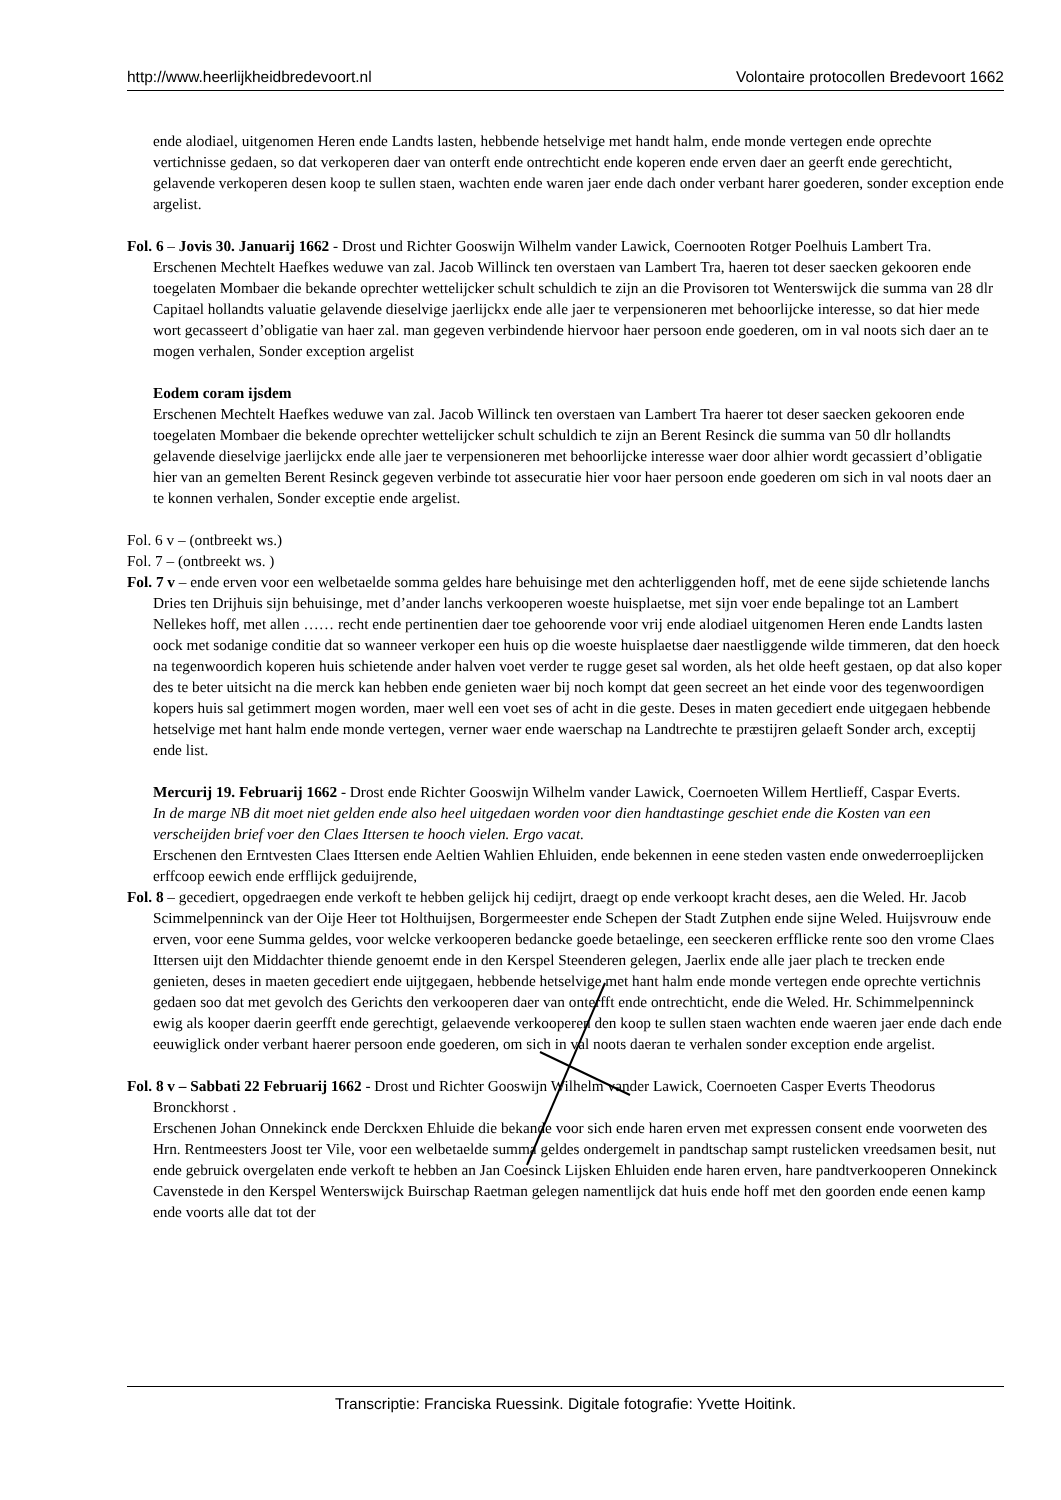http://www.heerlijkheidbredevoort.nl Volontaire protocollen Bredevoort 1662
ende alodiael, uitgenomen Heren ende Landts lasten, hebbende hetselvige met handt halm, ende monde vertegen ende oprechte vertichnisse gedaen, so dat verkoperen daer van onterft ende ontrechticht ende koperen ende erven daer an geerft ende gerechticht, gelavende verkoperen desen koop te sullen staen, wachten ende waren jaer ende dach onder verbant harer goederen, sonder exception ende argelist.
Fol. 6 – Jovis 30. Januarij 1662 - Drost und Richter Gooswijn Wilhelm vander Lawick, Coernooten Rotger Poelhuis Lambert Tra.
Erschenen Mechtelt Haefkes weduwe van zal. Jacob Willinck ten overstaen van Lambert Tra, haeren tot deser saecken gekooren ende toegelaten Mombaer die bekande oprechter wettelijcker schult schuldich te zijn an die Provisoren tot Wenterswijck die summa van 28 dlr Capitael hollandts valuatie gelavende dieselvige jaerlijckx ende alle jaer te verpensioneren met behoorlijcke interesse, so dat hier mede wort gecasseert d’obligatie van haer zal. man gegeven verbindende hiervoor haer persoon ende goederen, om in val noots sich daer an te mogen verhalen, Sonder exception argelist
Eodem coram ijsdem
Erschenen Mechtelt Haefkes weduwe van zal. Jacob Willinck ten overstaen van Lambert Tra haerer tot deser saecken gekooren ende toegelaten Mombaer die bekende oprechter wettelijcker schult schuldich te zijn an Berent Resinck die summa van 50 dlr hollandts gelavende dieselvige jaerlijckx ende alle jaer te verpensioneren met behoorlijcke interesse waer door alhier wordt gecassiert d’obligatie hier van an gemelten Berent Resinck gegeven verbinde tot assecuratie hier voor haer persoon ende goederen om sich in val noots daer an te konnen verhalen, Sonder exceptie ende argelist.
Fol. 6 v – (ontbreekt ws.)
Fol. 7 – (ontbreekt ws. )
Fol. 7 v – ende erven voor een welbetaelde somma geldes hare behuisinge met den achterliggenden hoff, met de eene sijde schietende lanchs Dries ten Drijhuis sijn behuisinge, met d’ander lanchs verkooperen woeste huisplaetse, met sijn voer ende bepalinge tot an Lambert Nellekes hoff, met allen …… recht ende pertinentien daer toe gehoorende voor vrij ende alodiael uitgenomen Heren ende Landts lasten oock met sodanige conditie dat so wanneer verkoper een huis op die woeste huisplaetse daer naestliggende wilde timmeren, dat den hoeck na tegenwoordich koperen huis schietende ander halven voet verder te rugge geset sal worden, als het olde heeft gestaen, op dat also koper des te beter uitsicht na die merck kan hebben ende genieten waer bij noch kompt dat geen secreet an het einde voor des tegenwoordigen kopers huis sal getimmert mogen worden, maer well een voet ses of acht in die geste. Deses in maten gecediert ende uitgegaen hebbende hetselvige met hant halm ende monde vertegen, verner waer ende waerschap na Landtrechte te præstijren gelaeft Sonder arch, exceptij ende list.
Mercurij 19. Februarij 1662 - Drost ende Richter Gooswijn Wilhelm vander Lawick, Coernoeten Willem Hertlieff, Caspar Everts.
In de marge NB dit moet niet gelden ende also heel uitgedaen worden voor dien handtastinge geschiet ende die Kosten van een verscheijden brief voer den Claes Ittersen te hooch vielen. Ergo vacat.
Erschenen den Erntvesten Claes Ittersen ende Aeltien Wahlien Ehluiden, ende bekennen in eene steden vasten ende onwederroeplijcken erffcoop eewich ende erfflijck geduijrende,
Fol. 8 – gecediert, opgedraegen ende verkoft te hebben gelijck hij cedijrt, draegt op ende verkoopt kracht deses, aen die Weled. Hr. Jacob Scimmelpenninck van der Oije Heer tot Holthuijsen, Borgermeester ende Schepen der Stadt Zutphen ende sijne Weled. Huijsvrouw ende erven, voor eene Summa geldes, voor welcke verkooperen bedancke goede betaelinge, een seeckeren erfflicke rente soo den vrome Claes Ittersen uijt den Middachter thiende genoemt ende in den Kerspel Steenderen gelegen, Jaerlix ende alle jaer plach te trecken ende genieten, deses in maeten gecediert ende uijtgegaen, hebbende hetselvige met hant halm ende monde vertegen ende oprechte vertichnis gedaen soo dat met gevolch des Gerichts den verkooperen daer van onterfft ende ontrechticht, ende die Weled. Hr. Schimmelpenninck ewig als kooper daerin geerfft ende gerechtigt, gelaevende verkooperen den koop te sullen staen wachten ende waeren jaer ende dach ende eeuwiglick onder verbant haerer persoon ende goederen, om sich in val noots daeran te verhalen sonder exception ende argelist.
Fol. 8 v – Sabbati 22 Februarij 1662 - Drost und Richter Gooswijn Wilhelm vander Lawick, Coernoeten Casper Everts Theodorus Bronckhorst .
Erschenen Johan Onnekinck ende Derckxen Ehluide die bekande voor sich ende haren erven met expressen consent ende voorweten des Hrn. Rentmeesters Joost ter Vile, voor een welbetaelde summa geldes ondergemelt in pandtschap sampt rustelicken vreedsamen besit, nut ende gebruick overgelaten ende verkoft te hebben an Jan Coesinck Lijsken Ehluiden ende haren erven, hare pandtverkooperen Onnekinck Cavenstede in den Kerspel Wenterswijck Buirschap Raetman gelegen namentlijck dat huis ende hoff met den goorden ende eenen kamp ende voorts alle dat tot der
Transcriptie: Franciska Ruessink. Digitale fotografie: Yvette Hoitink.